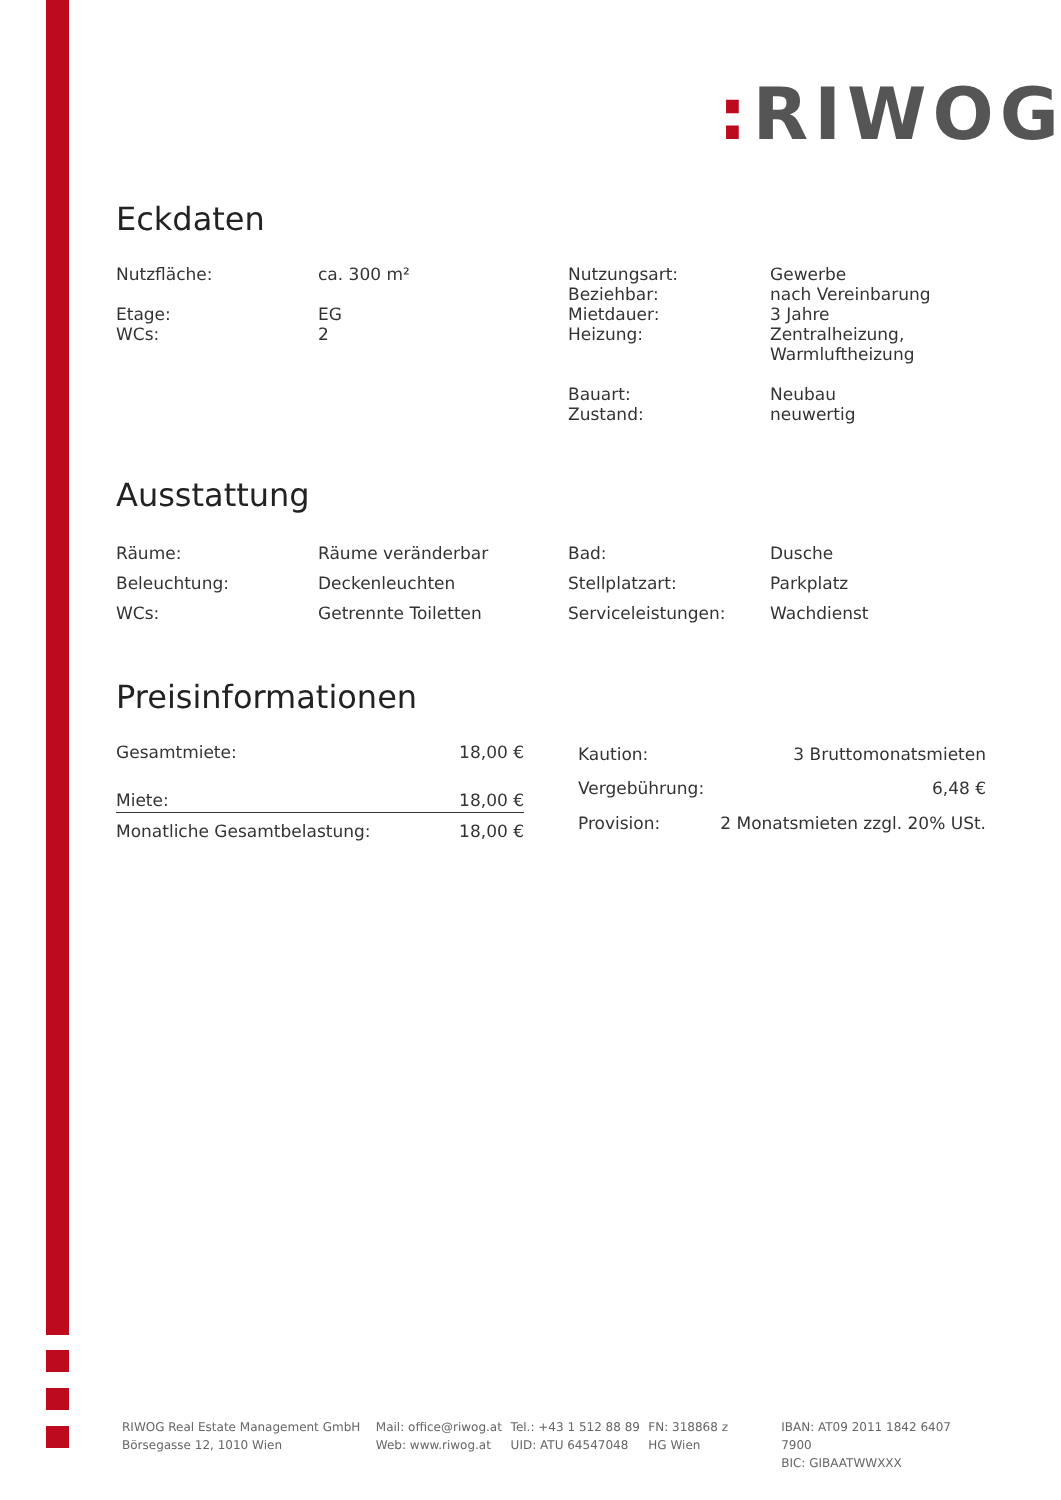: RIWOG
Eckdaten
| Nutzfläche: Etage: WCs: | ca. 300 m² EG 2 | Nutzungsart: Beziehbar: Mietdauer: Heizung: Bauart: Zustand: | Gewerbe nach Vereinbarung 3 Jahre Zentralheizung, Warmluftheizung Neubau neuwertig |
Ausstattung
| Räume: | Räume veränderbar | Bad: | Dusche |
| Beleuchtung: | Deckenleuchten | Stellplatzart: | Parkplatz |
| WCs: | Getrennte Toiletten | Serviceleistungen: | Wachdienst |
Preisinformationen
| Gesamtmiete: | 18,00 € |
| Miete: | 18,00 € |
| Monatliche Gesamtbelastung: | 18,00 € |
| Kaution: | 3 Bruttomonatsmieten |
| Vergebührung: | 6,48 € |
| Provision: | 2 Monatsmieten zzgl. 20% USt. |
RIWOG Real Estate Management GmbH
Börsegasse 12, 1010 Wien
Mail: office@riwog.at
Web: www.riwog.at
Tel.: +43 1 512 88 89
UID: ATU 64547048
FN: 318868 z
HG Wien
IBAN: AT09 2011 1842 6407 7900
BIC: GIBAATWWXXX